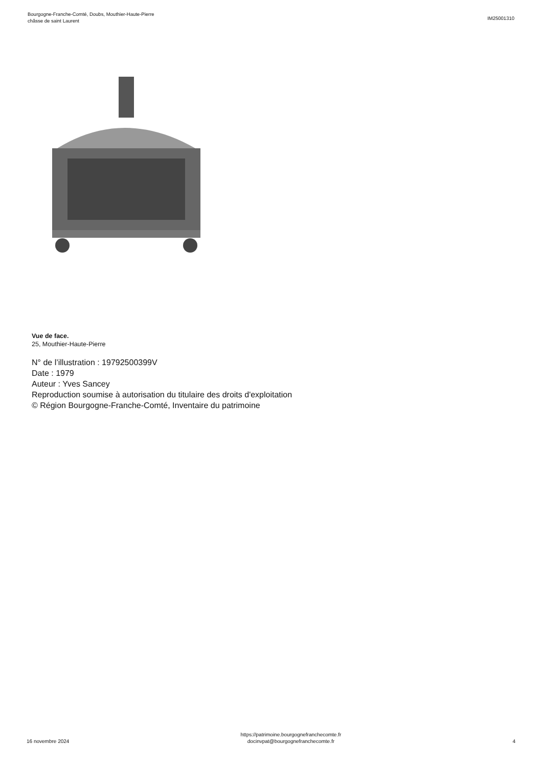Bourgogne-Franche-Comté, Doubs, Mouthier-Haute-Pierre
châsse de saint Laurent
IM25001310
Vue de face.
25, Mouthier-Haute-Pierre
N° de l’illustration : 19792500399V
Date : 1979
Auteur : Yves Sancey
Reproduction soumise à autorisation du titulaire des droits d'exploitation
© Région Bourgogne-Franche-Comté, Inventaire du patrimoine
16 novembre 2024
https://patrimoine.bourgognefranchecomte.fr
docinvpat@bourgognefranchecomte.fr
4